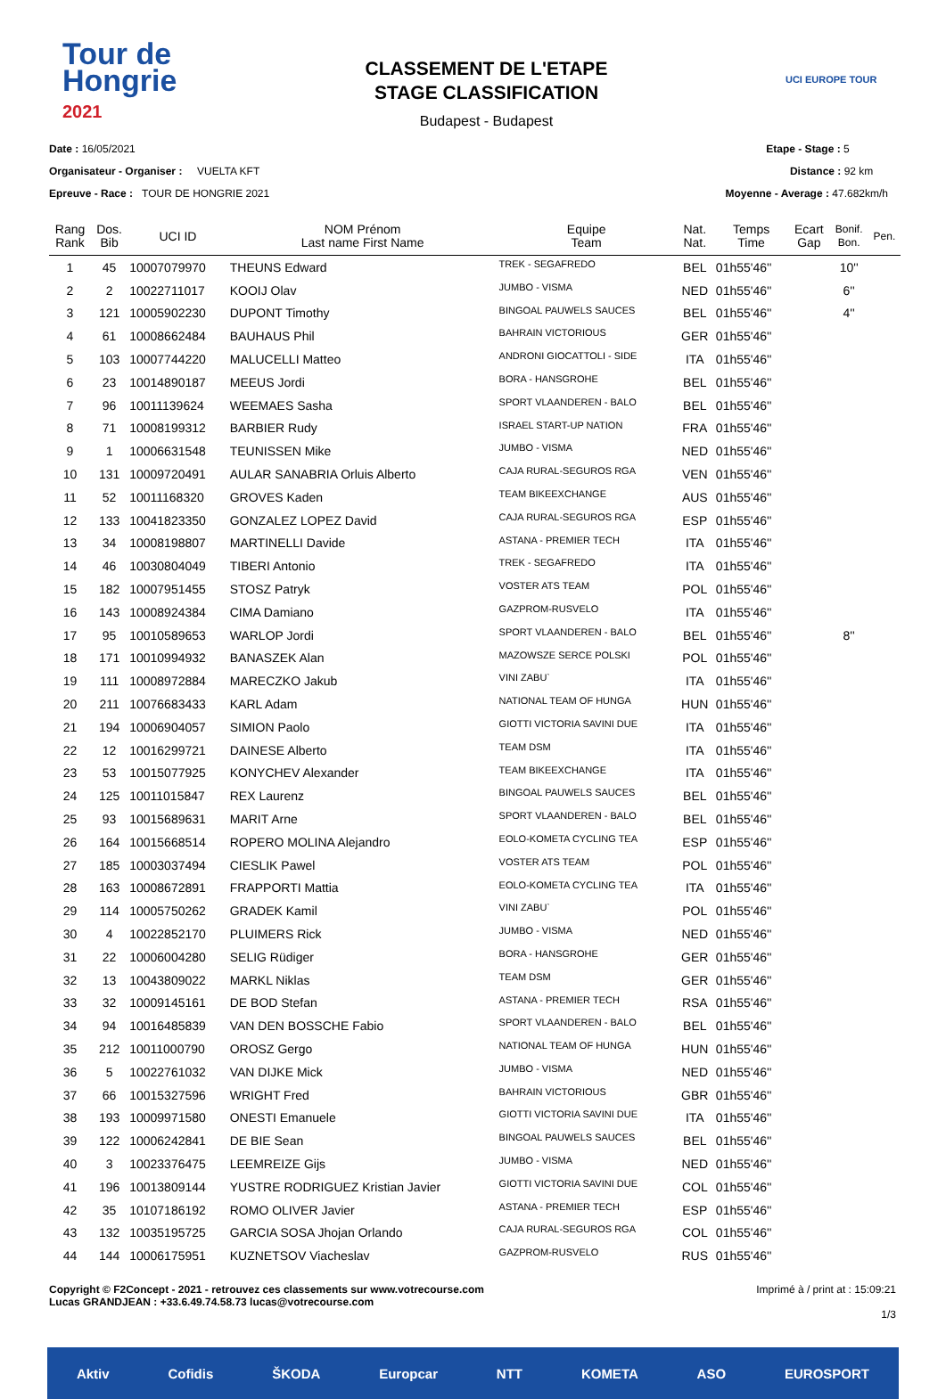Tour de
Hongrie
2021
CLASSEMENT DE L'ETAPE
STAGE CLASSIFICATION
Budapest - Budapest
UCI EUROPE TOUR
Date : 16/05/2021
Organisateur - Organiser : VUELTA KFT
Epreuve - Race : TOUR DE HONGRIE 2021
Etape - Stage : 5
Distance : 92 km
Moyenne - Average : 47.682km/h
| Rang Rank | Dos. Bib | UCI ID | NOM Prénom Last name First Name | Equipe Team | Nat. Nat. | Temps Time | Ecart Gap | Bonif. Bon. | Pen. |
| --- | --- | --- | --- | --- | --- | --- | --- | --- | --- |
| 1 | 45 | 10007079970 | THEUNS Edward | TREK - SEGAFREDO | BEL | 01h55'46'' | | 10'' | |
| 2 | 2 | 10022711017 | KOOIJ Olav | JUMBO - VISMA | NED | 01h55'46'' | | 6'' | |
| 3 | 121 | 10005902230 | DUPONT Timothy | BINGOAL PAUWELS SAUCES | BEL | 01h55'46'' | | 4'' | |
| 4 | 61 | 10008662484 | BAUHAUS Phil | BAHRAIN VICTORIOUS | GER | 01h55'46'' | | | |
| 5 | 103 | 10007744220 | MALUCELLI Matteo | ANDRONI GIOCATTOLI - SIDE | ITA | 01h55'46'' | | | |
| 6 | 23 | 10014890187 | MEEUS Jordi | BORA - HANSGROHE | BEL | 01h55'46'' | | | |
| 7 | 96 | 10011139624 | WEEMAES Sasha | SPORT VLAANDEREN - BALO | BEL | 01h55'46'' | | | |
| 8 | 71 | 10008199312 | BARBIER Rudy | ISRAEL START-UP NATION | FRA | 01h55'46'' | | | |
| 9 | 1 | 10006631548 | TEUNISSEN Mike | JUMBO - VISMA | NED | 01h55'46'' | | | |
| 10 | 131 | 10009720491 | AULAR SANABRIA Orluis Alberto | CAJA RURAL-SEGUROS RGA | VEN | 01h55'46'' | | | |
| 11 | 52 | 10011168320 | GROVES Kaden | TEAM BIKEEXCHANGE | AUS | 01h55'46'' | | | |
| 12 | 133 | 10041823350 | GONZALEZ LOPEZ David | CAJA RURAL-SEGUROS RGA | ESP | 01h55'46'' | | | |
| 13 | 34 | 10008198807 | MARTINELLI Davide | ASTANA - PREMIER TECH | ITA | 01h55'46'' | | | |
| 14 | 46 | 10030804049 | TIBERI Antonio | TREK - SEGAFREDO | ITA | 01h55'46'' | | | |
| 15 | 182 | 10007951455 | STOSZ Patryk | VOSTER ATS TEAM | POL | 01h55'46'' | | | |
| 16 | 143 | 10008924384 | CIMA Damiano | GAZPROM-RUSVELO | ITA | 01h55'46'' | | | |
| 17 | 95 | 10010589653 | WARLOP Jordi | SPORT VLAANDEREN - BALO | BEL | 01h55'46'' | | 8'' | |
| 18 | 171 | 10010994932 | BANASZEK Alan | MAZOWSZE SERCE POLSKI | POL | 01h55'46'' | | | |
| 19 | 111 | 10008972884 | MARECZKO Jakub | VINI ZABU` | ITA | 01h55'46'' | | | |
| 20 | 211 | 10076683433 | KARL Adam | NATIONAL TEAM OF HUNGA | HUN | 01h55'46'' | | | |
| 21 | 194 | 10006904057 | SIMION Paolo | GIOTTI VICTORIA SAVINI DUE | ITA | 01h55'46'' | | | |
| 22 | 12 | 10016299721 | DAINESE Alberto | TEAM DSM | ITA | 01h55'46'' | | | |
| 23 | 53 | 10015077925 | KONYCHEV Alexander | TEAM BIKEEXCHANGE | ITA | 01h55'46'' | | | |
| 24 | 125 | 10011015847 | REX Laurenz | BINGOAL PAUWELS SAUCES | BEL | 01h55'46'' | | | |
| 25 | 93 | 10015689631 | MARIT Arne | SPORT VLAANDEREN - BALO | BEL | 01h55'46'' | | | |
| 26 | 164 | 10015668514 | ROPERO MOLINA Alejandro | EOLO-KOMETA CYCLING TEA | ESP | 01h55'46'' | | | |
| 27 | 185 | 10003037494 | CIESLIK Pawel | VOSTER ATS TEAM | POL | 01h55'46'' | | | |
| 28 | 163 | 10008672891 | FRAPPORTI Mattia | EOLO-KOMETA CYCLING TEA | ITA | 01h55'46'' | | | |
| 29 | 114 | 10005750262 | GRADEK Kamil | VINI ZABU` | POL | 01h55'46'' | | | |
| 30 | 4 | 10022852170 | PLUIMERS Rick | JUMBO - VISMA | NED | 01h55'46'' | | | |
| 31 | 22 | 10006004280 | SELIG Rüdiger | BORA - HANSGROHE | GER | 01h55'46'' | | | |
| 32 | 13 | 10043809022 | MARKL Niklas | TEAM DSM | GER | 01h55'46'' | | | |
| 33 | 32 | 10009145161 | DE BOD Stefan | ASTANA - PREMIER TECH | RSA | 01h55'46'' | | | |
| 34 | 94 | 10016485839 | VAN DEN BOSSCHE Fabio | SPORT VLAANDEREN - BALO | BEL | 01h55'46'' | | | |
| 35 | 212 | 10011000790 | OROSZ Gergo | NATIONAL TEAM OF HUNGA | HUN | 01h55'46'' | | | |
| 36 | 5 | 10022761032 | VAN DIJKE Mick | JUMBO - VISMA | NED | 01h55'46'' | | | |
| 37 | 66 | 10015327596 | WRIGHT Fred | BAHRAIN VICTORIOUS | GBR | 01h55'46'' | | | |
| 38 | 193 | 10009971580 | ONESTI Emanuele | GIOTTI VICTORIA SAVINI DUE | ITA | 01h55'46'' | | | |
| 39 | 122 | 10006242841 | DE BIE Sean | BINGOAL PAUWELS SAUCES | BEL | 01h55'46'' | | | |
| 40 | 3 | 10023376475 | LEEMREIZE Gijs | JUMBO - VISMA | NED | 01h55'46'' | | | |
| 41 | 196 | 10013809144 | YUSTRE RODRIGUEZ Kristian Javier | GIOTTI VICTORIA SAVINI DUE | COL | 01h55'46'' | | | |
| 42 | 35 | 10107186192 | ROMO OLIVER Javier | ASTANA - PREMIER TECH | ESP | 01h55'46'' | | | |
| 43 | 132 | 10035195725 | GARCIA SOSA Jhojan Orlando | CAJA RURAL-SEGUROS RGA | COL | 01h55'46'' | | | |
| 44 | 144 | 10006175951 | KUZNETSOV Viacheslav | GAZPROM-RUSVELO | RUS | 01h55'46'' | | | |
Copyright © F2Concept - 2021 - retrouvez ces classements sur www.votrecourse.com
Lucas GRANDJEAN : +33.6.49.74.58.73 lucas@votrecourse.com
Imprimé à / print at : 15:09:21
1/3
Aktiv Cofidis ŠKODA Europcar NTT KOMETA ASO EUROSPORT